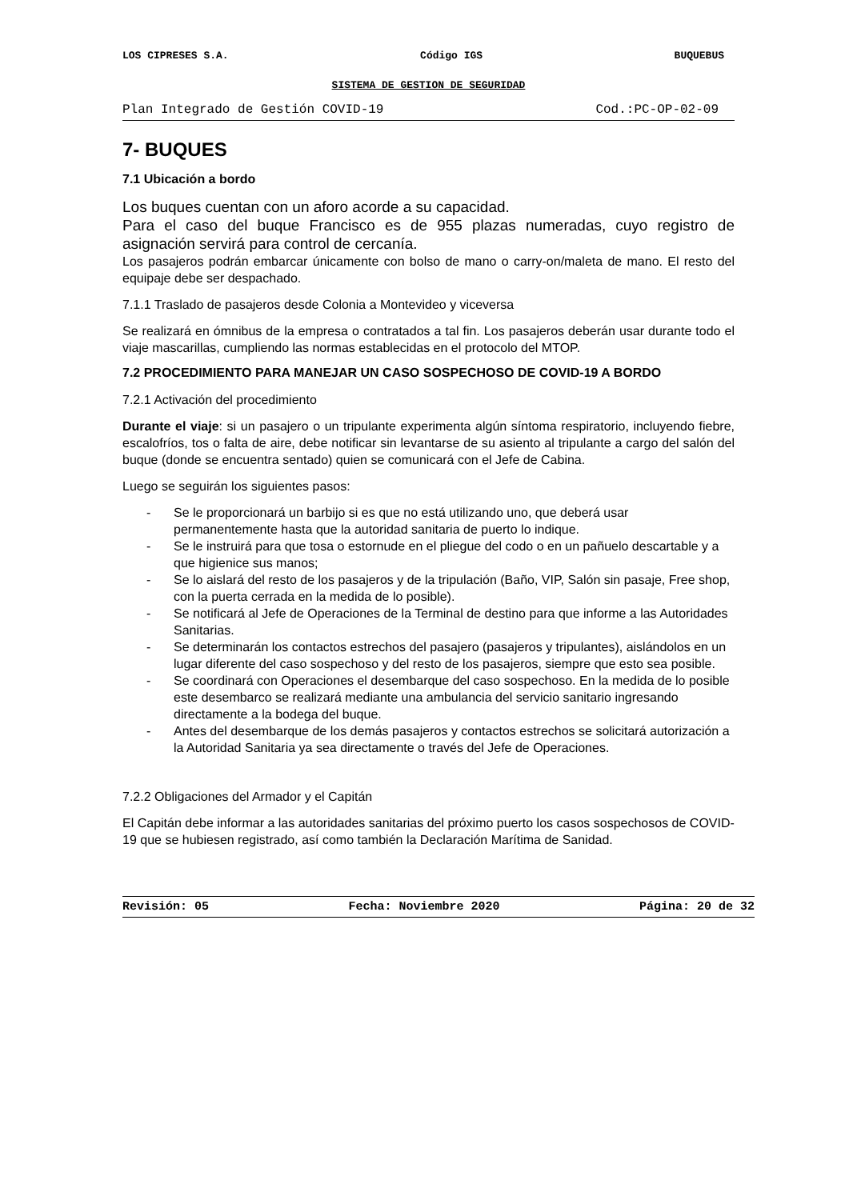LOS CIPRESES S.A. Código IGS BUQUEBUS
SISTEMA DE GESTION DE SEGURIDAD
Plan Integrado de Gestión COVID-19 Cod.:PC-OP-02-09
7- BUQUES
7.1 Ubicación a bordo
Los buques cuentan con un aforo acorde a su capacidad.
Para el caso del buque Francisco es de 955 plazas numeradas, cuyo registro de asignación servirá para control de cercanía.
Los pasajeros podrán embarcar únicamente con bolso de mano o carry-on/maleta de mano. El resto del equipaje debe ser despachado.
7.1.1 Traslado de pasajeros desde Colonia a Montevideo y viceversa
Se realizará en ómnibus de la empresa o contratados a tal fin. Los pasajeros deberán usar durante todo el viaje mascarillas, cumpliendo las normas establecidas en el protocolo del MTOP.
7.2 PROCEDIMIENTO PARA MANEJAR UN CASO SOSPECHOSO DE COVID-19 A BORDO
7.2.1 Activación del procedimiento
Durante el viaje: si un pasajero o un tripulante experimenta algún síntoma respiratorio, incluyendo fiebre, escalofríos, tos o falta de aire, debe notificar sin levantarse de su asiento al tripulante a cargo del salón del buque (donde se encuentra sentado) quien se comunicará con el Jefe de Cabina.
Luego se seguirán los siguientes pasos:
- Se le proporcionará un barbijo si es que no está utilizando uno, que deberá usar permanentemente hasta que la autoridad sanitaria de puerto lo indique.
- Se le instruirá para que tosa o estornude en el pliegue del codo o en un pañuelo descartable y a que higienice sus manos;
- Se lo aislará del resto de los pasajeros y de la tripulación (Baño, VIP, Salón sin pasaje, Free shop, con la puerta cerrada en la medida de lo posible).
- Se notificará al Jefe de Operaciones de la Terminal de destino para que informe a las Autoridades Sanitarias.
- Se determinarán los contactos estrechos del pasajero (pasajeros y tripulantes), aislándolos en un lugar diferente del caso sospechoso y del resto de los pasajeros, siempre que esto sea posible.
- Se coordinará con Operaciones el desembarque del caso sospechoso. En la medida de lo posible este desembarco se realizará mediante una ambulancia del servicio sanitario ingresando directamente a la bodega del buque.
- Antes del desembarque de los demás pasajeros y contactos estrechos se solicitará autorización a la Autoridad Sanitaria ya sea directamente o través del Jefe de Operaciones.
7.2.2 Obligaciones del Armador y el Capitán
El Capitán debe informar a las autoridades sanitarias del próximo puerto los casos sospechosos de COVID-19 que se hubiesen registrado, así como también la Declaración Marítima de Sanidad.
Revisión: 05 Fecha: Noviembre 2020 Página: 20 de 32